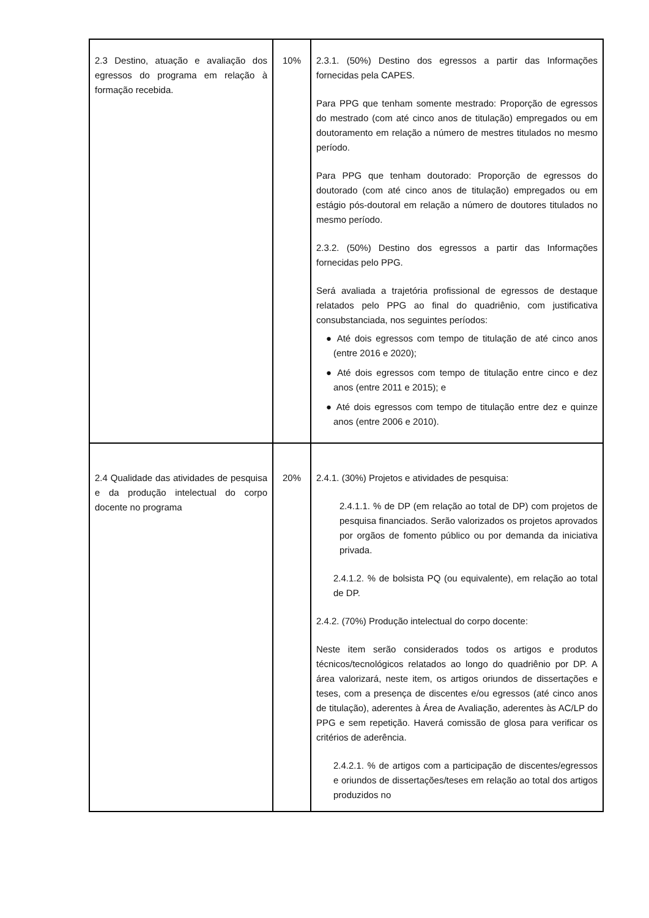| 2.3 Destino, atuação e avaliação dos egressos do programa em relação à formação recebida. | 10% | 2.3.1. (50%) Destino dos egressos a partir das Informações fornecidas pela CAPES. Para PPG que tenham somente mestrado: Proporção de egressos do mestrado (com até cinco anos de titulação) empregados ou em doutoramento em relação a número de mestres titulados no mesmo período. Para PPG que tenham doutorado: Proporção de egressos do doutorado (com até cinco anos de titulação) empregados ou em estágio pós-doutoral em relação a número de doutores titulados no mesmo período. 2.3.2. (50%) Destino dos egressos a partir das Informações fornecidas pelo PPG. Será avaliada a trajetória profissional de egressos de destaque relatados pelo PPG ao final do quadriênio, com justificativa consubstanciada, nos seguintes períodos: ● Até dois egressos com tempo de titulação de até cinco anos (entre 2016 e 2020); ● Até dois egressos com tempo de titulação entre cinco e dez anos (entre 2011 e 2015); e ● Até dois egressos com tempo de titulação entre dez e quinze anos (entre 2006 e 2010). |
| 2.4 Qualidade das atividades de pesquisa e da produção intelectual do corpo docente no programa | 20% | 2.4.1. (30%) Projetos e atividades de pesquisa: 2.4.1.1. % de DP (em relação ao total de DP) com projetos de pesquisa financiados. Serão valorizados os projetos aprovados por orgãos de fomento público ou por demanda da iniciativa privada. 2.4.1.2. % de bolsista PQ (ou equivalente), em relação ao total de DP. 2.4.2. (70%) Produção intelectual do corpo docente: Neste item serão considerados todos os artigos e produtos técnicos/tecnológicos relatados ao longo do quadriênio por DP. A área valorizará, neste item, os artigos oriundos de dissertações e teses, com a presença de discentes e/ou egressos (até cinco anos de titulação), aderentes à Área de Avaliação, aderentes às AC/LP do PPG e sem repetição. Haverá comissão de glosa para verificar os critérios de aderência. 2.4.2.1. % de artigos com a participação de discentes/egressos e oriundos de dissertações/teses em relação ao total dos artigos produzidos no |